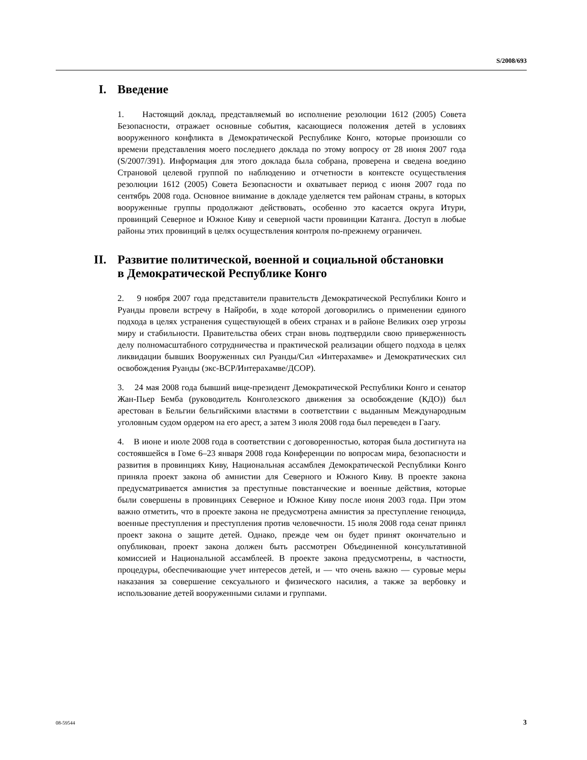S/2008/693
I. Введение
1. Настоящий доклад, представляемый во исполнение резолюции 1612 (2005) Совета Безопасности, отражает основные события, касающиеся положения детей в условиях вооруженного конфликта в Демократической Республике Конго, которые произошли со времени представления моего последнего доклада по этому вопросу от 28 июня 2007 года (S/2007/391). Информация для этого доклада была собрана, проверена и сведена воедино Страновой целевой группой по наблюдению и отчетности в контексте осуществления резолюции 1612 (2005) Совета Безопасности и охватывает период с июня 2007 года по сентябрь 2008 года. Основное внимание в докладе уделяется тем районам страны, в которых вооруженные группы продолжают действовать, особенно это касается округа Итури, провинций Северное и Южное Киву и северной части провинции Катанга. Доступ в любые районы этих провинций в целях осуществления контроля по-прежнему ограничен.
II. Развитие политической, военной и социальной обстановки в Демократической Республике Конго
2. 9 ноября 2007 года представители правительств Демократической Республики Конго и Руанды провели встречу в Найроби, в ходе которой договорились о применении единого подхода в целях устранения существующей в обеих странах и в районе Великих озер угрозы миру и стабильности. Правительства обеих стран вновь подтвердили свою приверженность делу полномасштабного сотрудничества и практической реализации общего подхода в целях ликвидации бывших Вооруженных сил Руанды/Сил «Интерахамве» и Демократических сил освобождения Руанды (экс-ВСР/Интерахамве/ДСОР).
3. 24 мая 2008 года бывший вице-президент Демократической Республики Конго и сенатор Жан-Пьер Бемба (руководитель Конголезского движения за освобождение (КДО)) был арестован в Бельгии бельгийскими властями в соответствии с выданным Международным уголовным судом ордером на его арест, а затем 3 июля 2008 года был переведен в Гаагу.
4. В июне и июле 2008 года в соответствии с договоренностью, которая была достигнута на состоявшейся в Гоме 6–23 января 2008 года Конференции по вопросам мира, безопасности и развития в провинциях Киву, Национальная ассамблея Демократической Республики Конго приняла проект закона об амнистии для Северного и Южного Киву. В проекте закона предусматривается амнистия за преступные повстанческие и военные действия, которые были совершены в провинциях Северное и Южное Киву после июня 2003 года. При этом важно отметить, что в проекте закона не предусмотрена амнистия за преступление геноцида, военные преступления и преступления против человечности. 15 июля 2008 года сенат принял проект закона о защите детей. Однако, прежде чем он будет принят окончательно и опубликован, проект закона должен быть рассмотрен Объединенной консультативной комиссией и Национальной ассамблеей. В проекте закона предусмотрены, в частности, процедуры, обеспечивающие учет интересов детей, и — что очень важно — суровые меры наказания за совершение сексуального и физического насилия, а также за вербовку и использование детей вооруженными силами и группами.
08-59544 3